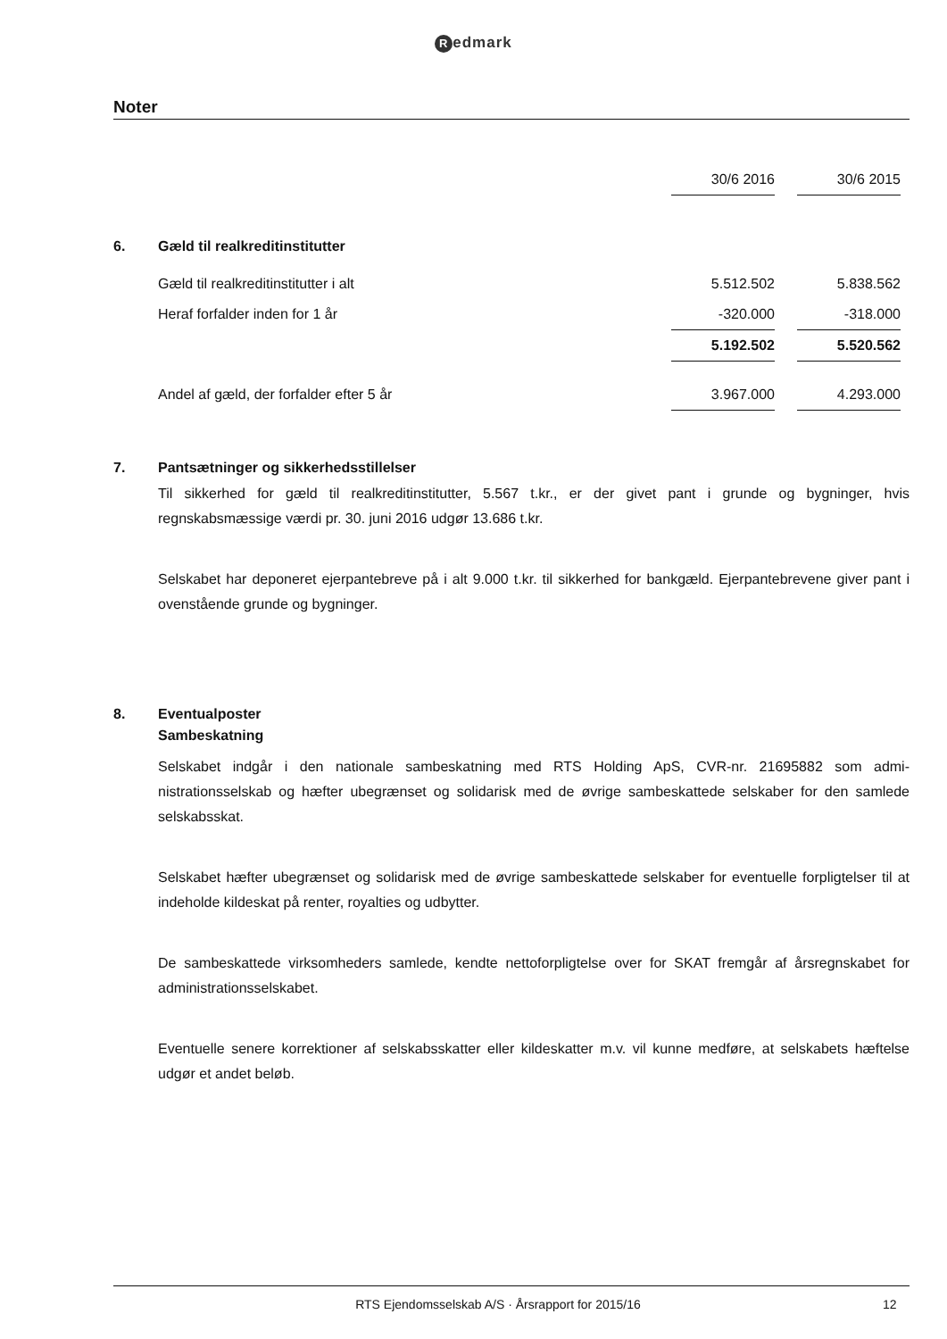Redmark
Noter
| | | 30/6 2016 | | 30/6 2015 | |
| 6. | Gæld til realkreditinstitutter | | | | |
| | Gæld til realkreditinstitutter i alt | 5.512.502 | | 5.838.562 | |
| | Heraf forfalder inden for 1 år | -320.000 | | -318.000 | |
| | | 5.192.502 | | 5.520.562 | |
| | Andel af gæld, der forfalder efter 5 år | 3.967.000 | | 4.293.000 | |
7. Pantsætninger og sikkerhedsstillelser
Til sikkerhed for gæld til realkreditinstitutter, 5.567 t.kr., er der givet pant i grunde og bygninger, hvis regnskabsmæssige værdi pr. 30. juni 2016 udgør 13.686 t.kr.
Selskabet har deponeret ejerpantebreve på i alt 9.000 t.kr. til sikkerhed for bankgæld. Ejerpante­brevene giver pant i ovenstående grunde og bygninger.
8. Eventualposter
Sambeskatning
Selskabet indgår i den nationale sambeskatning med RTS Holding ApS, CVR-nr. 21695882 som admi­nistrationsselskab og hæfter ubegrænset og solidarisk med de øvrige sambeskattede selskaber for den samlede selskabsskat.
Selskabet hæfter ubegrænset og solidarisk med de øvrige sambeskattede selskaber for eventuelle forpligtelser til at indeholde kildeskat på renter, royalties og udbytter.
De sambeskattede virksomheders samlede, kendte nettoforpligtelse over for SKAT fremgår af års­regnskabet for administrationsselskabet.
Eventuelle senere korrektioner af selskabsskatter eller kildeskatter m.v. vil kunne medføre, at sel­skabets hæftelse udgør et andet beløb.
RTS Ejendomsselskab A/S · Årsrapport for 2015/16
12